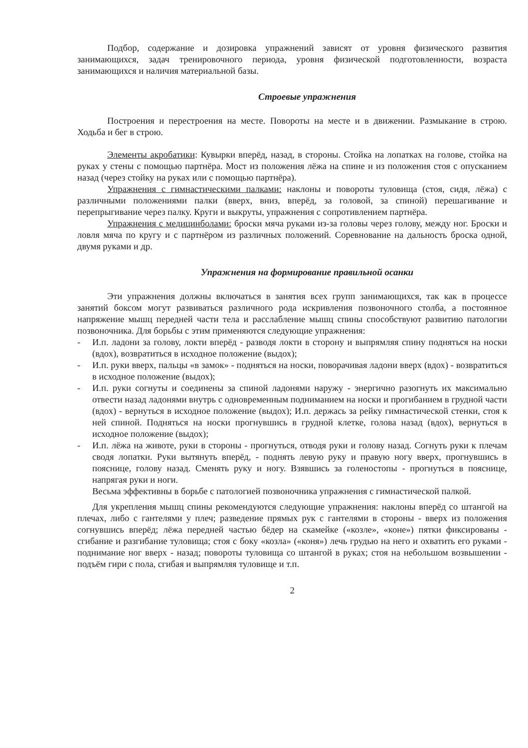Подбор, содержание и дозировка упражнений зависят от уровня физического развития занимающихся, задач тренировочного периода, уровня физической подготовленности, возраста занимающихся и наличия материальной базы.
Строевые упражнения
Построения и перестроения на месте. Повороты на месте и в движении. Размыкание в строю. Ходьба и бег в строю.
Элементы акробатики: Кувырки вперёд, назад, в стороны. Стойка на лопатках на голове, стойка на руках у стены с помощью партнёра. Мост из положения лёжа на спине и из положения стоя с опусканием назад (через стойку на руках или с помощью партнёра).
Упражнения с гимнастическими палками: наклоны и повороты туловища (стоя, сидя, лёжа) с различными положениями палки (вверх, вниз, вперёд, за головой, за спиной) перешагивание и перепрыгивание через палку. Круги и выкруты, упражнения с сопротивлением партнёра.
Упражнения с медицинболами: броски мяча руками из-за головы через голову, между ног. Броски и ловля мяча по кругу и с партнёром из различных положений. Соревнование на дальность броска одной, двумя руками и др.
Упражнения на формирование правильной осанки
Эти упражнения должны включаться в занятия всех групп занимающихся, так как в процессе занятий боксом могут развиваться различного рода искривления позвоночного столба, а постоянное напряжение мышц передней части тела и расслабление мышц спины способствуют развитию патологии позвоночника. Для борьбы с этим применяются следующие упражнения:
- И.п. ладони за голову, локти вперёд - разводя локти в сторону и выпрямляя спину подняться на носки (вдох), возвратиться в исходное положение (выдох);
- И.п. руки вверх, пальцы «в замок» - подняться на носки, поворачивая ладони вверх (вдох) - возвратиться в исходное положение (выдох);
- И.п. руки согнуты и соединены за спиной ладонями наружу - энергично разогнуть их максимально отвести назад ладонями внутрь с одновременным подниманием на носки и прогибанием в грудной части (вдох) - вернуться в исходное положение (выдох); И.п. держась за рейку гимнастической стенки, стоя к ней спиной. Подняться на носки прогнувшись в грудной клетке, голова назад (вдох), вернуться в исходное положение (выдох);
- И.п. лёжа на животе, руки в стороны - прогнуться, отводя руки и голову назад. Согнуть руки к плечам сводя лопатки. Руки вытянуть вперёд, - поднять левую руку и правую ногу вверх, прогнувшись в пояснице, голову назад. Сменять руку и ногу. Взявшись за голеностопы - прогнуться в пояснице, напрягая руки и ноги.
Весьма эффективны в борьбе с патологией позвоночника упражнения с гимнастической палкой.
Для укрепления мышц спины рекомендуются следующие упражнения: наклоны вперёд со штангой на плечах, либо с гантелями у плеч; разведение прямых рук с гантелями в стороны - вверх из положения согнувшись вперёд; лёжа передней частью бёдер на скамейке («козле», «коне») пятки фиксированы - сгибание и разгибание туловища; стоя с боку «козла» («коня») лечь грудью на него и охватить его руками - поднимание ног вверх - назад; повороты туловища со штангой в руках; стоя на небольшом возвышении - подъём гири с пола, сгибая и выпрямляя туловище и т.п.
2